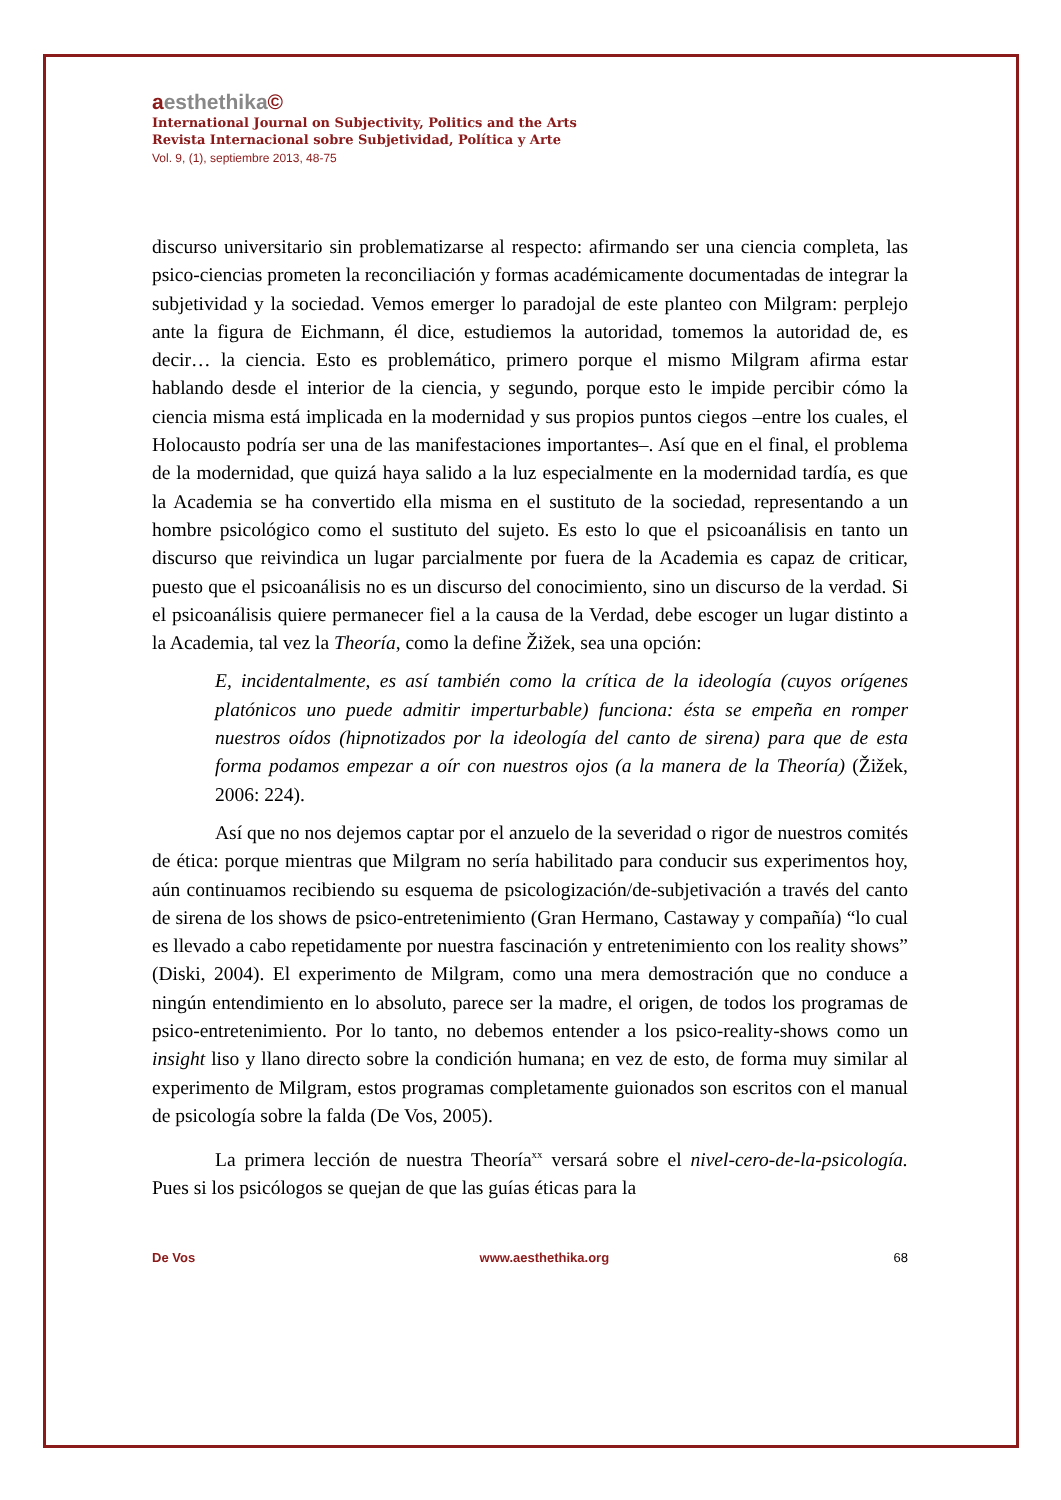aesthethika©
International Journal on Subjectivity, Politics and the Arts
Revista Internacional sobre Subjetividad, Política y Arte
Vol. 9, (1), septiembre 2013, 48-75
discurso universitario sin problematizarse al respecto: afirmando ser una ciencia completa, las psico-ciencias prometen la reconciliación y formas académicamente documentadas de integrar la subjetividad y la sociedad. Vemos emerger lo paradojal de este planteo con Milgram: perplejo ante la figura de Eichmann, él dice, estudiemos la autoridad, tomemos la autoridad de, es decir… la ciencia. Esto es problemático, primero porque el mismo Milgram afirma estar hablando desde el interior de la ciencia, y segundo, porque esto le impide percibir cómo la ciencia misma está implicada en la modernidad y sus propios puntos ciegos –entre los cuales, el Holocausto podría ser una de las manifestaciones importantes–. Así que en el final, el problema de la modernidad, que quizá haya salido a la luz especialmente en la modernidad tardía, es que la Academia se ha convertido ella misma en el sustituto de la sociedad, representando a un hombre psicológico como el sustituto del sujeto. Es esto lo que el psicoanálisis en tanto un discurso que reivindica un lugar parcialmente por fuera de la Academia es capaz de criticar, puesto que el psicoanálisis no es un discurso del conocimiento, sino un discurso de la verdad. Si el psicoanálisis quiere permanecer fiel a la causa de la Verdad, debe escoger un lugar distinto a la Academia, tal vez la Theoría, como la define Žižek, sea una opción:
E, incidentalmente, es así también como la crítica de la ideología (cuyos orígenes platónicos uno puede admitir imperturbable) funciona: ésta se empeña en romper nuestros oídos (hipnotizados por la ideología del canto de sirena) para que de esta forma podamos empezar a oír con nuestros ojos (a la manera de la Theoría) (Žižek, 2006: 224).
Así que no nos dejemos captar por el anzuelo de la severidad o rigor de nuestros comités de ética: porque mientras que Milgram no sería habilitado para conducir sus experimentos hoy, aún continuamos recibiendo su esquema de psicologización/de-subjetivación a través del canto de sirena de los shows de psico-entretenimiento (Gran Hermano, Castaway y compañía) “lo cual es llevado a cabo repetidamente por nuestra fascinación y entretenimiento con los reality shows” (Diski, 2004). El experimento de Milgram, como una mera demostración que no conduce a ningún entendimiento en lo absoluto, parece ser la madre, el origen, de todos los programas de psico-entretenimiento. Por lo tanto, no debemos entender a los psico-reality-shows como un insight liso y llano directo sobre la condición humana; en vez de esto, de forma muy similar al experimento de Milgram, estos programas completamente guionados son escritos con el manual de psicología sobre la falda (De Vos, 2005).
La primera lección de nuestra Theoría<sup>xx</sup> versará sobre el nivel-cero-de-la-psicología. Pues si los psicólogos se quejan de que las guías éticas para la
De Vos www.aesthethika.org 68